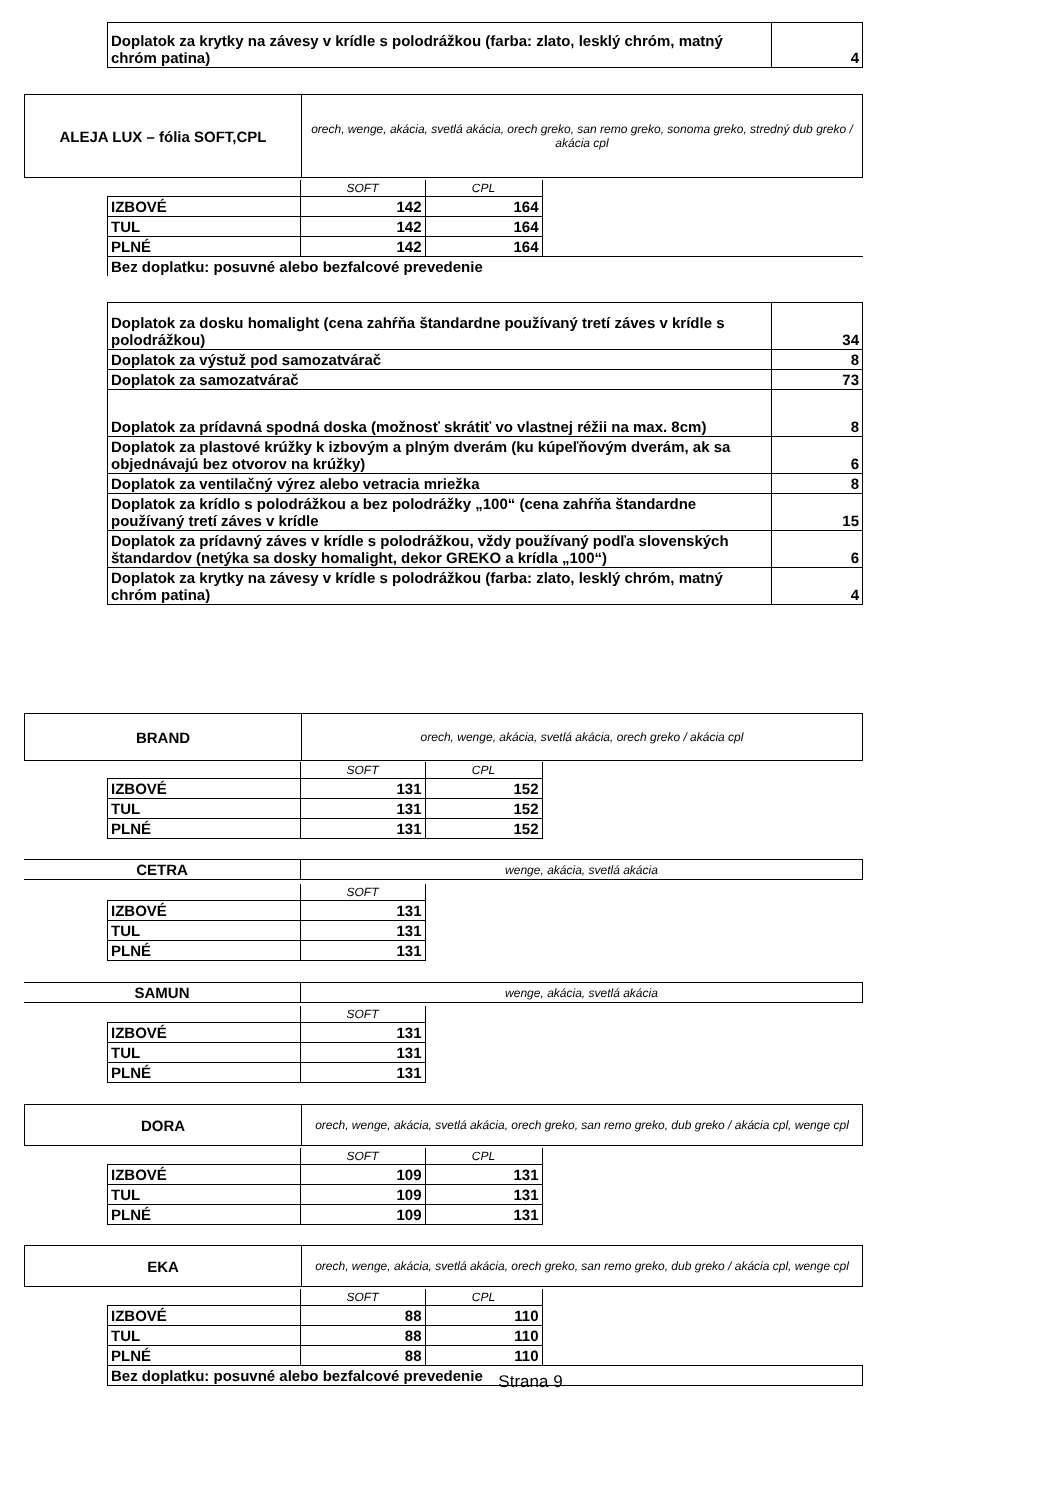| Doplatok za krytky na závesy v krídle s polodrážkou (farba: zlato, lesklý chróm, matný chróm patina) | 4 |
| ALEJA LUX – fólia SOFT,CPL | orech, wenge, akácia, svetlá akácia, orech greko, san remo greko, sonoma greko, stredný dub greko / akácia cpl |
| | SOFT | CPL | |
| IZBOVÉ | 142 | 164 | |
| TUL | 142 | 164 | |
| PLNÉ | 142 | 164 | |
| Bez doplatku: posuvné alebo bezfalcové prevedenie | | | |
| Doplatok za dosku homalight (cena zahŕňa štandardne používaný tretí záves v krídle s polodrážkou) | 34 |
| Doplatok za výstuž pod samozatvárač | 8 |
| Doplatok za samozatvárač | 73 |
| Doplatok za prídavná spodná doska (možnosť skrátiť vo vlastnej réžii na max. 8cm) | 8 |
| Doplatok za plastové krúžky k izbovým a plným dverám (ku kúpeľňovým dverám, ak sa objednávajú bez otvorov na krúžky) | 6 |
| Doplatok za ventilačný výrez alebo vetracia mriežka | 8 |
| Doplatok za krídlo s polodrážkou a bez polodrážky „100“ (cena zahŕňa štandardne používaný tretí záves v krídle | 15 |
| Doplatok za prídavný záves v krídle s polodrážkou, vždy používaný podľa slovenských štandardov (netýka sa dosky homalight, dekor GREKO a krídla „100“) | 6 |
| Doplatok za krytky na závesy v krídle s polodrážkou (farba: zlato, lesklý chróm, matný chróm patina) | 4 |
| BRAND | orech, wenge, akácia, svetlá akácia, orech greko / akácia cpl |
| | SOFT | CPL |
| IZBOVÉ | 131 | 152 |
| TUL | 131 | 152 |
| PLNÉ | 131 | 152 |
| CETRA | wenge, akácia, svetlá akácia |
| | SOFT |
| IZBOVÉ | 131 |
| TUL | 131 |
| PLNÉ | 131 |
| SAMUN | wenge, akácia, svetlá akácia |
| | SOFT |
| IZBOVÉ | 131 |
| TUL | 131 |
| PLNÉ | 131 |
| DORA | orech, wenge, akácia, svetlá akácia, orech greko, san remo greko, dub greko / akácia cpl, wenge cpl |
| | SOFT | CPL |
| IZBOVÉ | 109 | 131 |
| TUL | 109 | 131 |
| PLNÉ | 109 | 131 |
| EKA | orech, wenge, akácia, svetlá akácia, orech greko, san remo greko, dub greko / akácia cpl, wenge cpl |
| | SOFT | CPL | |
| IZBOVÉ | 88 | 110 | |
| TUL | 88 | 110 | |
| PLNÉ | 88 | 110 | |
| Bez doplatku: posuvné alebo bezfalcové prevedenie | | | |
Strana 9